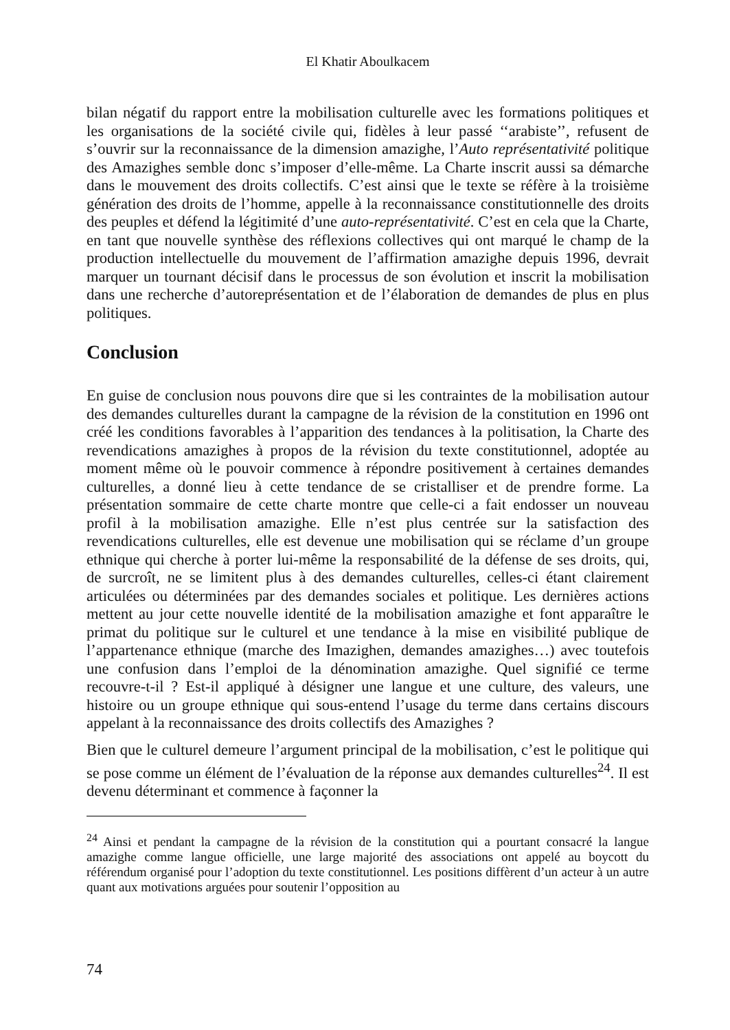El Khatir Aboulkacem
bilan négatif du rapport entre la mobilisation culturelle avec les formations politiques et les organisations de la société civile qui, fidèles à leur passé ‘‘arabiste’’, refusent de s’ouvrir sur la reconnaissance de la dimension amazighe, l’Auto représentativité politique des Amazighes semble donc s’imposer d’elle-même. La Charte inscrit aussi sa démarche dans le mouvement des droits collectifs. C’est ainsi que le texte se réfère à la troisième génération des droits de l’homme, appelle à la reconnaissance constitutionnelle des droits des peuples et défend la légitimité d’une auto-représentativité. C’est en cela que la Charte, en tant que nouvelle synthèse des réflexions collectives qui ont marqué le champ de la production intellectuelle du mouvement de l’affirmation amazighe depuis 1996, devrait marquer un tournant décisif dans le processus de son évolution et inscrit la mobilisation dans une recherche d’autoreprésentation et de l’élaboration de demandes de plus en plus politiques.
Conclusion
En guise de conclusion nous pouvons dire que si les contraintes de la mobilisation autour des demandes culturelles durant la campagne de la révision de la constitution en 1996 ont créé les conditions favorables à l’apparition des tendances à la politisation, la Charte des revendications amazighes à propos de la révision du texte constitutionnel, adoptée au moment même où le pouvoir commence à répondre positivement à certaines demandes culturelles, a donné lieu à cette tendance de se cristalliser et de prendre forme. La présentation sommaire de cette charte montre que celle-ci a fait endosser un nouveau profil à la mobilisation amazighe. Elle n’est plus centrée sur la satisfaction des revendications culturelles, elle est devenue une mobilisation qui se réclame d’un groupe ethnique qui cherche à porter lui-même la responsabilité de la défense de ses droits, qui, de surcroît, ne se limitent plus à des demandes culturelles, celles-ci étant clairement articulées ou déterminées par des demandes sociales et politique. Les dernières actions mettent au jour cette nouvelle identité de la mobilisation amazighe et font apparaître le primat du politique sur le culturel et une tendance à la mise en visibilité publique de l’appartenance ethnique (marche des Imazighen, demandes amazighes…) avec toutefois une confusion dans l’emploi de la dénomination amazighe. Quel signifié ce terme recouvre-t-il ? Est-il appliqué à désigner une langue et une culture, des valeurs, une histoire ou un groupe ethnique qui sous-entend l’usage du terme dans certains discours appelant à la reconnaissance des droits collectifs des Amazighes ?
Bien que le culturel demeure l’argument principal de la mobilisation, c’est le politique qui se pose comme un élément de l’évaluation de la réponse aux demandes culturelles<sup>24</sup>. Il est devenu déterminant et commence à façonner la
<sup>24</sup> Ainsi et pendant la campagne de la révision de la constitution qui a pourtant consacré la langue amazighe comme langue officielle, une large majorité des associations ont appelé au boycott du référendum organisé pour l’adoption du texte constitutionnel. Les positions diffèrent d’un acteur à un autre quant aux motivations arguées pour soutenir l’opposition au
74